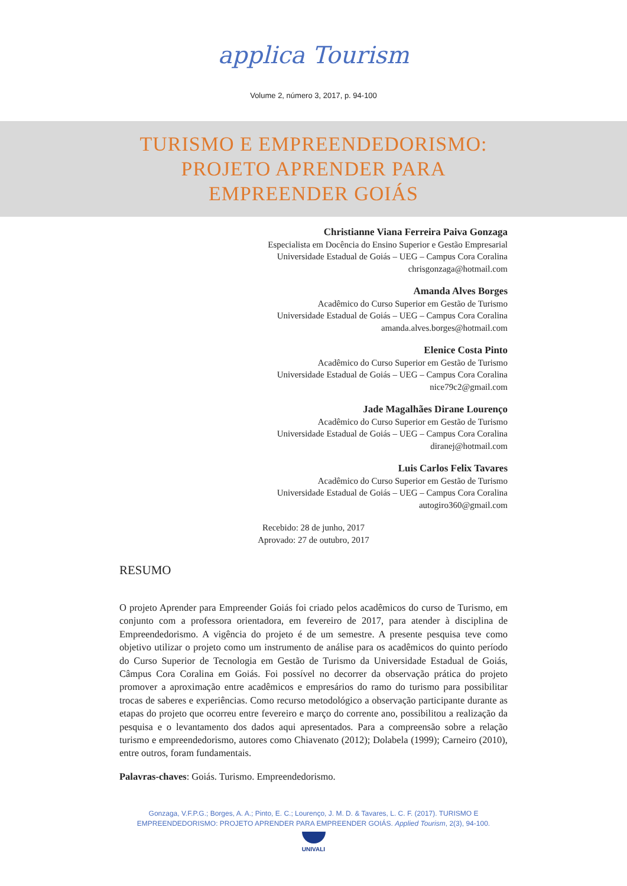applica Tourism
Volume 2, número 3, 2017, p. 94-100
TURISMO E EMPREENDEDORISMO:
PROJETO APRENDER PARA
EMPREENDER GOIÁS
Christianne Viana Ferreira Paiva Gonzaga
Especialista em Docência do Ensino Superior e Gestão Empresarial
Universidade Estadual de Goiás – UEG – Campus Cora Coralina
chrisgonzaga@hotmail.com
Amanda Alves Borges
Acadêmico do Curso Superior em Gestão de Turismo
Universidade Estadual de Goiás – UEG – Campus Cora Coralina
amanda.alves.borges@hotmail.com
Elenice Costa Pinto
Acadêmico do Curso Superior em Gestão de Turismo
Universidade Estadual de Goiás – UEG – Campus Cora Coralina
nice79c2@gmail.com
Jade Magalhães Dirane Lourenço
Acadêmico do Curso Superior em Gestão de Turismo
Universidade Estadual de Goiás – UEG – Campus Cora Coralina
diranej@hotmail.com
Luis Carlos Felix Tavares
Acadêmico do Curso Superior em Gestão de Turismo
Universidade Estadual de Goiás – UEG – Campus Cora Coralina
autogiro360@gmail.com
Recebido: 28 de junho, 2017
Aprovado: 27 de outubro, 2017
RESUMO
O projeto Aprender para Empreender Goiás foi criado pelos acadêmicos do curso de Turismo, em conjunto com a professora orientadora, em fevereiro de 2017, para atender à disciplina de Empreendedorismo. A vigência do projeto é de um semestre. A presente pesquisa teve como objetivo utilizar o projeto como um instrumento de análise para os acadêmicos do quinto período do Curso Superior de Tecnologia em Gestão de Turismo da Universidade Estadual de Goiás, Câmpus Cora Coralina em Goiás. Foi possível no decorrer da observação prática do projeto promover a aproximação entre acadêmicos e empresários do ramo do turismo para possibilitar trocas de saberes e experiências. Como recurso metodológico a observação participante durante as etapas do projeto que ocorreu entre fevereiro e março do corrente ano, possibilitou a realização da pesquisa e o levantamento dos dados aqui apresentados. Para a compreensão sobre a relação turismo e empreendedorismo, autores como Chiavenato (2012); Dolabela (1999); Carneiro (2010), entre outros, foram fundamentais.
Palavras-chaves: Goiás. Turismo. Empreendedorismo.
Gonzaga, V.F.P.G.; Borges, A. A.; Pinto, E. C.; Lourenço, J. M. D. & Tavares, L. C. F. (2017). TURISMO E
EMPREENDEDORISMO: PROJETO APRENDER PARA EMPREENDER GOIÁS. Applied Tourism, 2(3), 94-100.
UNIVALI